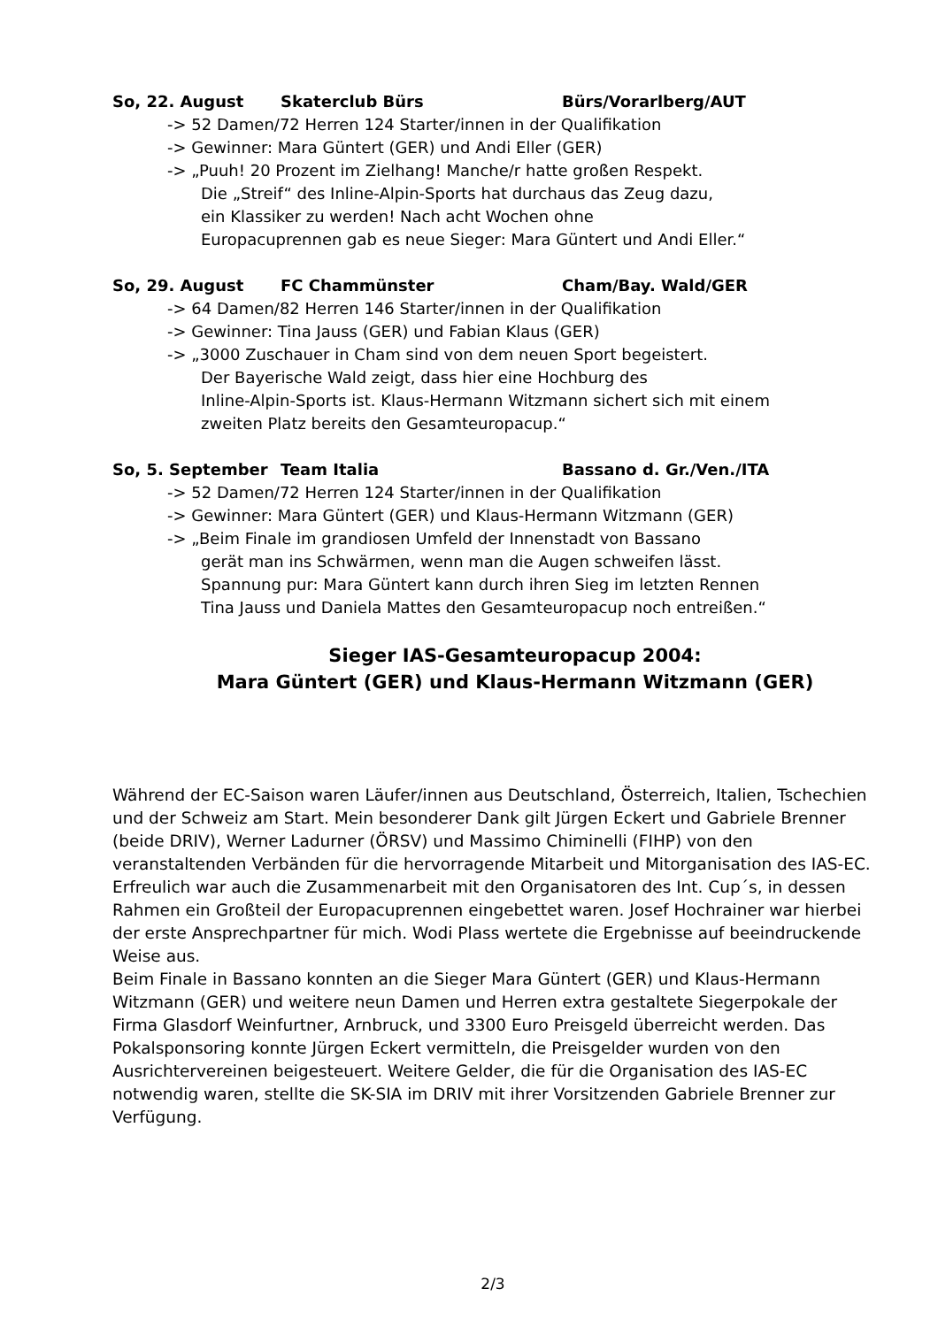So, 22. August Skaterclub Bürs Bürs/Vorarlberg/AUT
-> 52 Damen/72 Herren 124 Starter/innen in der Qualifikation
-> Gewinner: Mara Güntert (GER) und Andi Eller (GER)
-> „Puuh! 20 Prozent im Zielhang! Manche/r hatte großen Respekt.
Die „Streif“ des Inline-Alpin-Sports hat durchaus das Zeug dazu,
ein Klassiker zu werden! Nach acht Wochen ohne
Europacuprennen gab es neue Sieger: Mara Güntert und Andi Eller.“
So, 29. August FC Chammünster Cham/Bay. Wald/GER
-> 64 Damen/82 Herren 146 Starter/innen in der Qualifikation
-> Gewinner: Tina Jauss (GER) und Fabian Klaus (GER)
-> „3000 Zuschauer in Cham sind von dem neuen Sport begeistert.
Der Bayerische Wald zeigt, dass hier eine Hochburg des
Inline-Alpin-Sports ist. Klaus-Hermann Witzmann sichert sich mit einem
zweiten Platz bereits den Gesamteuropacup.“
So, 5. September Team Italia Bassano d. Gr./Ven./ITA
-> 52 Damen/72 Herren 124 Starter/innen in der Qualifikation
-> Gewinner: Mara Güntert (GER) und Klaus-Hermann Witzmann (GER)
-> „Beim Finale im grandiosen Umfeld der Innenstadt von Bassano
gerät man ins Schwärmen, wenn man die Augen schweifen lässt.
Spannung pur: Mara Güntert kann durch ihren Sieg im letzten Rennen
Tina Jauss und Daniela Mattes den Gesamteuropacup noch entreißen.“
Sieger IAS-Gesamteuropacup 2004:
Mara Güntert (GER) und Klaus-Hermann Witzmann (GER)
Während der EC-Saison waren Läufer/innen aus Deutschland, Österreich, Italien, Tschechien und der Schweiz am Start. Mein besonderer Dank gilt Jürgen Eckert und Gabriele Brenner (beide DRIV), Werner Ladurner (ÖRSV) und Massimo Chiminelli (FIHP) von den veranstaltenden Verbänden für die hervorragende Mitarbeit und Mitorganisation des IAS-EC.
Erfreulich war auch die Zusammenarbeit mit den Organisatoren des Int. Cup´s, in dessen Rahmen ein Großteil der Europacuprennen eingebettet waren. Josef Hochrainer war hierbei der erste Ansprechpartner für mich. Wodi Plass wertete die Ergebnisse auf beeindruckende Weise aus.
Beim Finale in Bassano konnten an die Sieger Mara Güntert (GER) und Klaus-Hermann Witzmann (GER) und weitere neun Damen und Herren extra gestaltete Siegerpokale der Firma Glasdorf Weinfurtner, Arnbruck, und 3300 Euro Preisgeld überreicht werden. Das Pokalsponsoring konnte Jürgen Eckert vermitteln, die Preisgelder wurden von den Ausrichtervereinen beigesteuert. Weitere Gelder, die für die Organisation des IAS-EC notwendig waren, stellte die SK-SIA im DRIV mit ihrer Vorsitzenden Gabriele Brenner zur Verfügung.
2/3